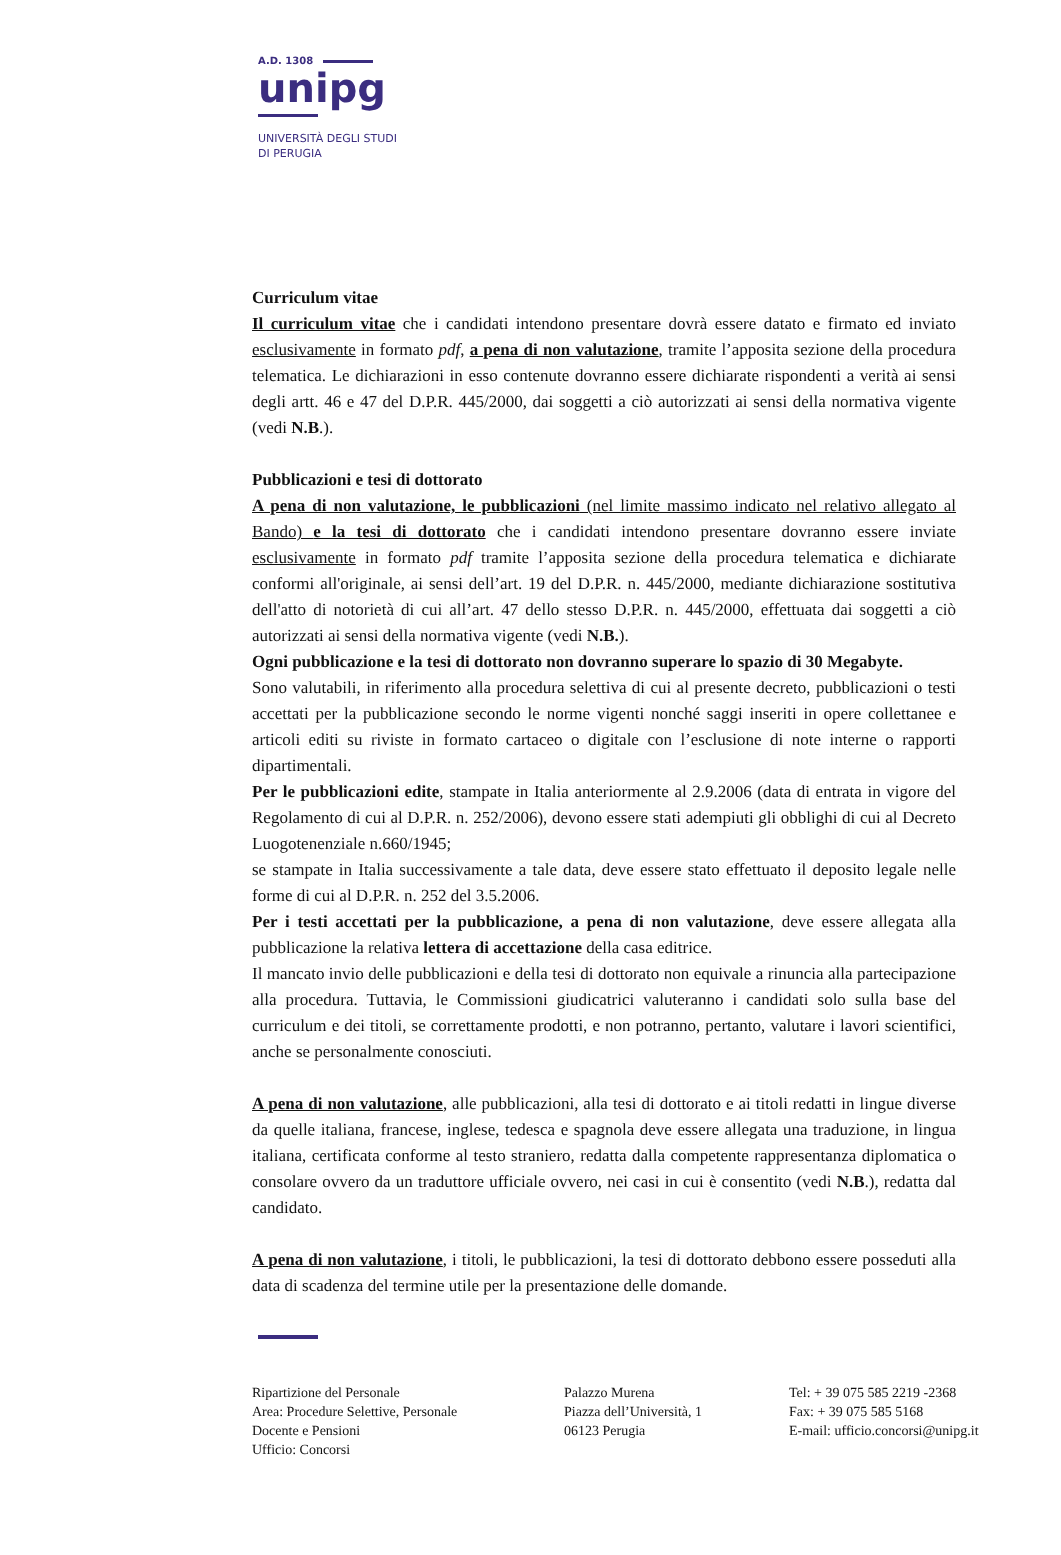A.D. 1308
unipg
UNIVERSITÀ DEGLI STUDI
DI PERUGIA
Curriculum vitae
Il curriculum vitae che i candidati intendono presentare dovrà essere datato e firmato ed inviato esclusivamente in formato pdf, a pena di non valutazione, tramite l’apposita sezione della procedura telematica. Le dichiarazioni in esso contenute dovranno essere dichiarate rispondenti a verità ai sensi degli artt. 46 e 47 del D.P.R. 445/2000, dai soggetti a ciò autorizzati ai sensi della normativa vigente (vedi N.B.).
Pubblicazioni e tesi di dottorato
A pena di non valutazione, le pubblicazioni (nel limite massimo indicato nel relativo allegato al Bando) e la tesi di dottorato che i candidati intendono presentare dovranno essere inviate esclusivamente in formato pdf tramite l’apposita sezione della procedura telematica e dichiarate conformi all'originale, ai sensi dell’art. 19 del D.P.R. n. 445/2000, mediante dichiarazione sostitutiva dell'atto di notorietà di cui all’art. 47 dello stesso D.P.R. n. 445/2000, effettuata dai soggetti a ciò autorizzati ai sensi della normativa vigente (vedi N.B.).
Ogni pubblicazione e la tesi di dottorato non dovranno superare lo spazio di 30 Megabyte.
Sono valutabili, in riferimento alla procedura selettiva di cui al presente decreto, pubblicazioni o testi accettati per la pubblicazione secondo le norme vigenti nonché saggi inseriti in opere collettanee e articoli editi su riviste in formato cartaceo o digitale con l’esclusione di note interne o rapporti dipartimentali.
Per le pubblicazioni edite, stampate in Italia anteriormente al 2.9.2006 (data di entrata in vigore del Regolamento di cui al D.P.R. n. 252/2006), devono essere stati adempiuti gli obblighi di cui al Decreto Luogotenenziale n.660/1945;
se stampate in Italia successivamente a tale data, deve essere stato effettuato il deposito legale nelle forme di cui al D.P.R. n. 252 del 3.5.2006.
Per i testi accettati per la pubblicazione, a pena di non valutazione, deve essere allegata alla pubblicazione la relativa lettera di accettazione della casa editrice.
Il mancato invio delle pubblicazioni e della tesi di dottorato non equivale a rinuncia alla partecipazione alla procedura. Tuttavia, le Commissioni giudicatrici valuteranno i candidati solo sulla base del curriculum e dei titoli, se correttamente prodotti, e non potranno, pertanto, valutare i lavori scientifici, anche se personalmente conosciuti.
A pena di non valutazione, alle pubblicazioni, alla tesi di dottorato e ai titoli redatti in lingue diverse da quelle italiana, francese, inglese, tedesca e spagnola deve essere allegata una traduzione, in lingua italiana, certificata conforme al testo straniero, redatta dalla competente rappresentanza diplomatica o consolare ovvero da un traduttore ufficiale ovvero, nei casi in cui è consentito (vedi N.B.), redatta dal candidato.
A pena di non valutazione, i titoli, le pubblicazioni, la tesi di dottorato debbono essere posseduti alla data di scadenza del termine utile per la presentazione delle domande.
Ripartizione del Personale
Area: Procedure Selettive, Personale
Docente e Pensioni
Ufficio: Concorsi
Palazzo Murena
Piazza dell’Università, 1
06123 Perugia
Tel: + 39 075 585 2219 -2368
Fax: + 39 075 585 5168
E-mail: ufficio.concorsi@unipg.it